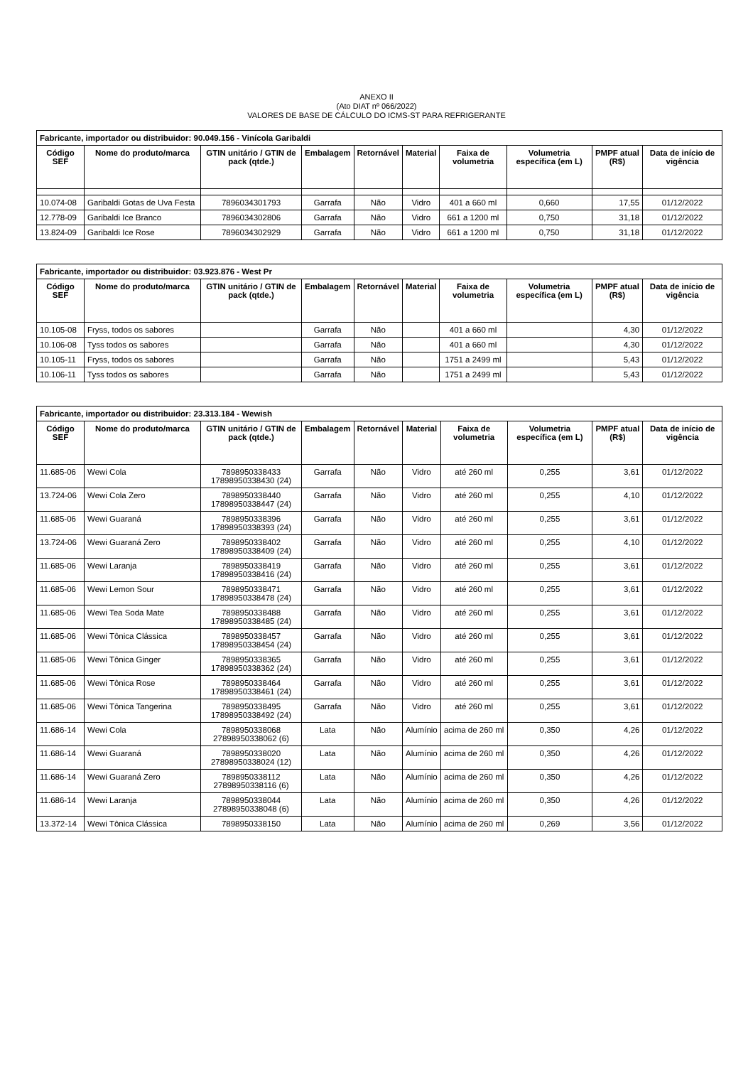ANEXO II
(Ato DIAT nº 066/2022)
VALORES DE BASE DE CÁLCULO DO ICMS-ST PARA REFRIGERANTE
| Fabricante, importador ou distribuidor: 90.049.156 - Vinícola Garibaldi | | | | | | | | | |
| Código SEF | Nome do produto/marca | GTIN unitário / GTIN de pack (qtde.) | Embalagem | Retornável | Material | Faixa de volumetria | Volumetria específica (em L) | PMPF atual (R$) | Data de início de vigência |
| 10.074-08 | Garibaldi Gotas de Uva Festa | 7896034301793 | Garrafa | Não | Vidro | 401 a 660 ml | 0,660 | 17,55 | 01/12/2022 |
| 12.778-09 | Garibaldi Ice Branco | 7896034302806 | Garrafa | Não | Vidro | 661 a 1200 ml | 0,750 | 31,18 | 01/12/2022 |
| 13.824-09 | Garibaldi Ice Rose | 7896034302929 | Garrafa | Não | Vidro | 661 a 1200 ml | 0,750 | 31,18 | 01/12/2022 |
| Fabricante, importador ou distribuidor: 03.923.876 - West Pr | | | | | | | | | |
| Código SEF | Nome do produto/marca | GTIN unitário / GTIN de pack (qtde.) | Embalagem | Retornável | Material | Faixa de volumetria | Volumetria específica (em L) | PMPF atual (R$) | Data de início de vigência |
| 10.105-08 | Fryss, todos os sabores | | Garrafa | Não | | 401 a 660 ml | | 4,30 | 01/12/2022 |
| 10.106-08 | Tyss todos os sabores | | Garrafa | Não | | 401 a 660 ml | | 4,30 | 01/12/2022 |
| 10.105-11 | Fryss, todos os sabores | | Garrafa | Não | | 1751 a 2499 ml | | 5,43 | 01/12/2022 |
| 10.106-11 | Tyss todos os sabores | | Garrafa | Não | | 1751 a 2499 ml | | 5,43 | 01/12/2022 |
| Fabricante, importador ou distribuidor: 23.313.184 - Wewish | | | | | | | | | |
| Código SEF | Nome do produto/marca | GTIN unitário / GTIN de pack (qtde.) | Embalagem | Retornável | Material | Faixa de volumetria | Volumetria específica (em L) | PMPF atual (R$) | Data de início de vigência |
| 11.685-06 | Wewi Cola | 7898950338433 17898950338430 (24) | Garrafa | Não | Vidro | até 260 ml | 0,255 | 3,61 | 01/12/2022 |
| 13.724-06 | Wewi Cola Zero | 7898950338440 17898950338447 (24) | Garrafa | Não | Vidro | até 260 ml | 0,255 | 4,10 | 01/12/2022 |
| 11.685-06 | Wewi Guaraná | 7898950338396 17898950338393 (24) | Garrafa | Não | Vidro | até 260 ml | 0,255 | 3,61 | 01/12/2022 |
| 13.724-06 | Wewi Guaraná Zero | 7898950338402 17898950338409 (24) | Garrafa | Não | Vidro | até 260 ml | 0,255 | 4,10 | 01/12/2022 |
| 11.685-06 | Wewi Laranja | 7898950338419 17898950338416 (24) | Garrafa | Não | Vidro | até 260 ml | 0,255 | 3,61 | 01/12/2022 |
| 11.685-06 | Wewi Lemon Sour | 7898950338471 17898950338478 (24) | Garrafa | Não | Vidro | até 260 ml | 0,255 | 3,61 | 01/12/2022 |
| 11.685-06 | Wewi Tea Soda Mate | 7898950338488 17898950338485 (24) | Garrafa | Não | Vidro | até 260 ml | 0,255 | 3,61 | 01/12/2022 |
| 11.685-06 | Wewi Tônica Clássica | 7898950338457 17898950338454 (24) | Garrafa | Não | Vidro | até 260 ml | 0,255 | 3,61 | 01/12/2022 |
| 11.685-06 | Wewi Tônica Ginger | 7898950338365 17898950338362 (24) | Garrafa | Não | Vidro | até 260 ml | 0,255 | 3,61 | 01/12/2022 |
| 11.685-06 | Wewi Tônica Rose | 7898950338464 17898950338461 (24) | Garrafa | Não | Vidro | até 260 ml | 0,255 | 3,61 | 01/12/2022 |
| 11.685-06 | Wewi Tônica Tangerina | 7898950338495 17898950338492 (24) | Garrafa | Não | Vidro | até 260 ml | 0,255 | 3,61 | 01/12/2022 |
| 11.686-14 | Wewi Cola | 7898950338068 27898950338062 (6) | Lata | Não | Alumínio | acima de 260 ml | 0,350 | 4,26 | 01/12/2022 |
| 11.686-14 | Wewi Guaraná | 7898950338020 27898950338024 (12) | Lata | Não | Alumínio | acima de 260 ml | 0,350 | 4,26 | 01/12/2022 |
| 11.686-14 | Wewi Guaraná Zero | 7898950338112 27898950338116 (6) | Lata | Não | Alumínio | acima de 260 ml | 0,350 | 4,26 | 01/12/2022 |
| 11.686-14 | Wewi Laranja | 7898950338044 27898950338048 (6) | Lata | Não | Alumínio | acima de 260 ml | 0,350 | 4,26 | 01/12/2022 |
| 13.372-14 | Wewi Tônica Clássica | 7898950338150 | Lata | Não | Alumínio | acima de 260 ml | 0,269 | 3,56 | 01/12/2022 |